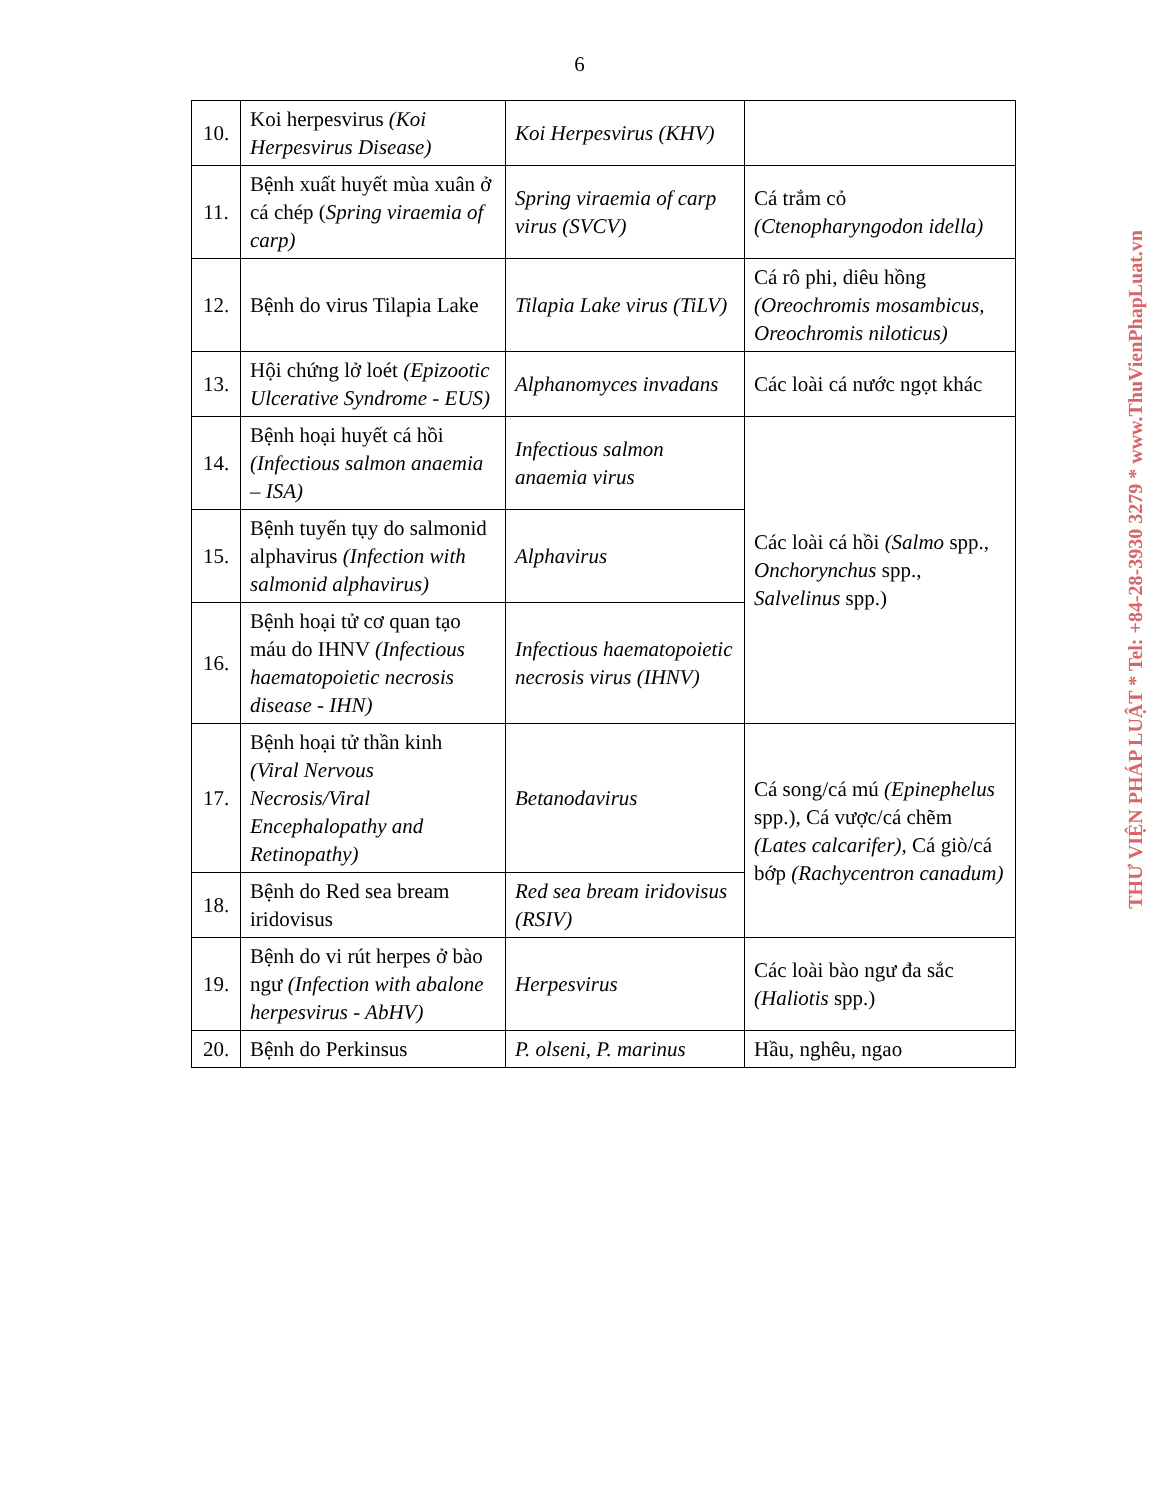6
| 10. | Koi herpesvirus (Koi Herpesvirus Disease) | Koi Herpesvirus (KHV) | |
| 11. | Bệnh xuất huyết mùa xuân ở cá chép ( Spring viraemia of carp) | Spring viraemia of carp virus (SVCV) | Cá trắm cỏ (Ctenopharyngodon idella) |
| 12. | Bệnh do virus Tilapia Lake | Tilapia Lake virus (TiLV) | Cá rô phi, diêu hồng (Oreochromis mosambicus, Oreochromis niloticus) |
| 13. | Hội chứng lở loét (Epizootic Ulcerative Syndrome - EUS) | Alphanomyces invadans | Các loài cá nước ngọt khác |
| 14. | Bệnh hoại huyết cá hồi (Infectious salmon anaemia – ISA) | Infectious salmon anaemia virus | Các loài cá hồi (Salmo spp., Onchorynchus spp., Salvelinus spp.) |
| 15. | Bệnh tuyến tụy do salmonid alphavirus (Infection with salmonid alphavirus) | Alphavirus | |
| 16. | Bệnh hoại tử cơ quan tạo máu do IHNV (Infectious haematopoietic necrosis disease - IHN) | Infectious haematopoietic necrosis virus (IHNV) | |
| 17. | Bệnh hoại tử thần kinh (Viral Nervous Necrosis/Viral Encephalopathy and Retinopathy) | Betanodavirus | Cá song/cá mú (Epinephelus spp.), Cá vược/cá chẽm (Lates calcarifer), Cá giò/cá bớp (Rachycentron canadum) |
| 18. | Bệnh do Red sea bream iridovisus | Red sea bream iridovisus (RSIV) | |
| 19. | Bệnh do vi rút herpes ở bào ngư (Infection with abalone herpesvirus - AbHV) | Herpesvirus | Các loài bào ngư đa sắc (Haliotis spp.) |
| 20. | Bệnh do Perkinsus | P. olseni, P. marinus | Hầu, nghêu, ngao |
THƯ VIỆN PHÁP LUẬT * Tel: +84-28-3930 3279 * www.ThuVienPhapLuat.vn